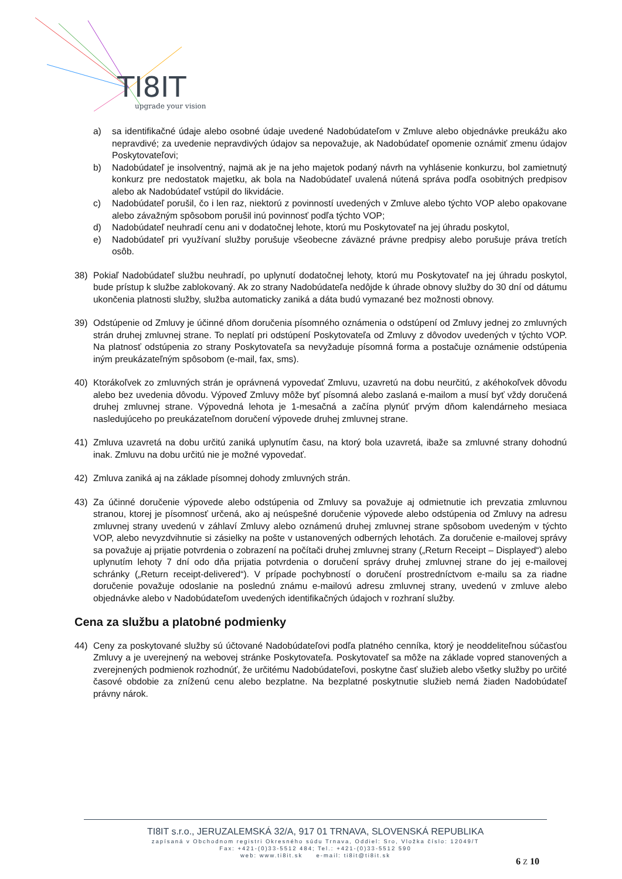TI8IT
upgrade your vision
a) sa identifikačné údaje alebo osobné údaje uvedené Nadobúdateľom v Zmluve alebo objednávke preukážu ako nepravdivé; za uvedenie nepravdivých údajov sa nepovažuje, ak Nadobúdateľ opomenie oznámiť zmenu údajov Poskytovateľovi;
b) Nadobúdateľ je insolventný, najmä ak je na jeho majetok podaný návrh na vyhlásenie konkurzu, bol zamietnutý konkurz pre nedostatok majetku, ak bola na Nadobúdateľ uvalená nútená správa podľa osobitných predpisov alebo ak Nadobúdateľ vstúpil do likvidácie.
c) Nadobúdateľ porušil, čo i len raz, niektorú z povinností uvedených v Zmluve alebo týchto VOP alebo opakovane alebo závažným spôsobom porušil inú povinnosť podľa týchto VOP;
d) Nadobúdateľ neuhradí cenu ani v dodatočnej lehote, ktorú mu Poskytovateľ na jej úhradu poskytol,
e) Nadobúdateľ pri využívaní služby porušuje všeobecne záväzné právne predpisy alebo porušuje práva tretích osôb.
38) Pokiaľ Nadobúdateľ službu neuhradí, po uplynutí dodatočnej lehoty, ktorú mu Poskytovateľ na jej úhradu poskytol, bude prístup k službe zablokovaný. Ak zo strany Nadobúdateľa nedôjde k úhrade obnovy služby do 30 dní od dátumu ukončenia platnosti služby, služba automaticky zaniká a dáta budú vymazané bez možnosti obnovy.
39) Odstúpenie od Zmluvy je účinné dňom doručenia písomného oznámenia o odstúpení od Zmluvy jednej zo zmluvných strán druhej zmluvnej strane. To neplatí pri odstúpení Poskytovateľa od Zmluvy z dôvodov uvedených v týchto VOP. Na platnosť odstúpenia zo strany Poskytovateľa sa nevyžaduje písomná forma a postačuje oznámenie odstúpenia iným preukázateľným spôsobom (e-mail, fax, sms).
40) Ktorákoľvek zo zmluvných strán je oprávnená vypovedať Zmluvu, uzavretú na dobu neurčitú, z akéhokoľvek dôvodu alebo bez uvedenia dôvodu. Výpoveď Zmluvy môže byť písomná alebo zaslaná e-mailom a musí byť vždy doručená druhej zmluvnej strane. Výpovedná lehota je 1-mesačná a začína plynúť prvým dňom kalendárneho mesiaca nasledujúceho po preukázateľnom doručení výpovede druhej zmluvnej strane.
41) Zmluva uzavretá na dobu určitú zaniká uplynutím času, na ktorý bola uzavretá, ibaže sa zmluvné strany dohodnú inak. Zmluvu na dobu určitú nie je možné vypovedať.
42) Zmluva zaniká aj na základe písomnej dohody zmluvných strán.
43) Za účinné doručenie výpovede alebo odstúpenia od Zmluvy sa považuje aj odmietnutie ich prevzatia zmluvnou stranou, ktorej je písomnosť určená, ako aj neúspešné doručenie výpovede alebo odstúpenia od Zmluvy na adresu zmluvnej strany uvedenú v záhlaví Zmluvy alebo oznámenú druhej zmluvnej strane spôsobom uvedeným v týchto VOP, alebo nevyzdvihnutie si zásielky na pošte v ustanovených odberných lehotách. Za doručenie e-mailovej správy sa považuje aj prijatie potvrdenia o zobrazení na počítači druhej zmluvnej strany („Return Receipt – Displayed“) alebo uplynutím lehoty 7 dní odo dňa prijatia potvrdenia o doručení správy druhej zmluvnej strane do jej e-mailovej schránky („Return receipt-delivered“). V prípade pochybností o doručení prostredníctvom e-mailu sa za riadne doručenie považuje odoslanie na poslednú známu e-mailovú adresu zmluvnej strany, uvedenú v zmluve alebo objednávke alebo v Nadobúdateľom uvedených identifikačných údajoch v rozhraní služby.
Cena za službu a platobné podmienky
44) Ceny za poskytované služby sú účtované Nadobúdateľovi podľa platného cenníka, ktorý je neoddeliteľnou súčasťou Zmluvy a je uverejnený na webovej stránke Poskytovateľa. Poskytovateľ sa môže na základe vopred stanovených a zverejnených podmienok rozhodnúť, že určitému Nadobúdateľovi, poskytne časť služieb alebo všetky služby po určité časové obdobie za zníženú cenu alebo bezplatne. Na bezplatné poskytnutie služieb nemá žiaden Nadobúdateľ právny nárok.
TI8IT s.r.o., JERUZALEMSKÁ 32/A, 917 01 TRNAVA, SLOVENSKÁ REPUBLIKA
zapísaná v Obchodnom registri Okresného súdu Trnava, Oddiel: Sro, Vložka číslo: 12049/T
Fax: +421-(0)33-5512 484; Tel.: +421-(0)33-5512 590
web: www.ti8it.sk e-mail: ti8it@ti8it.sk
6 Z 10